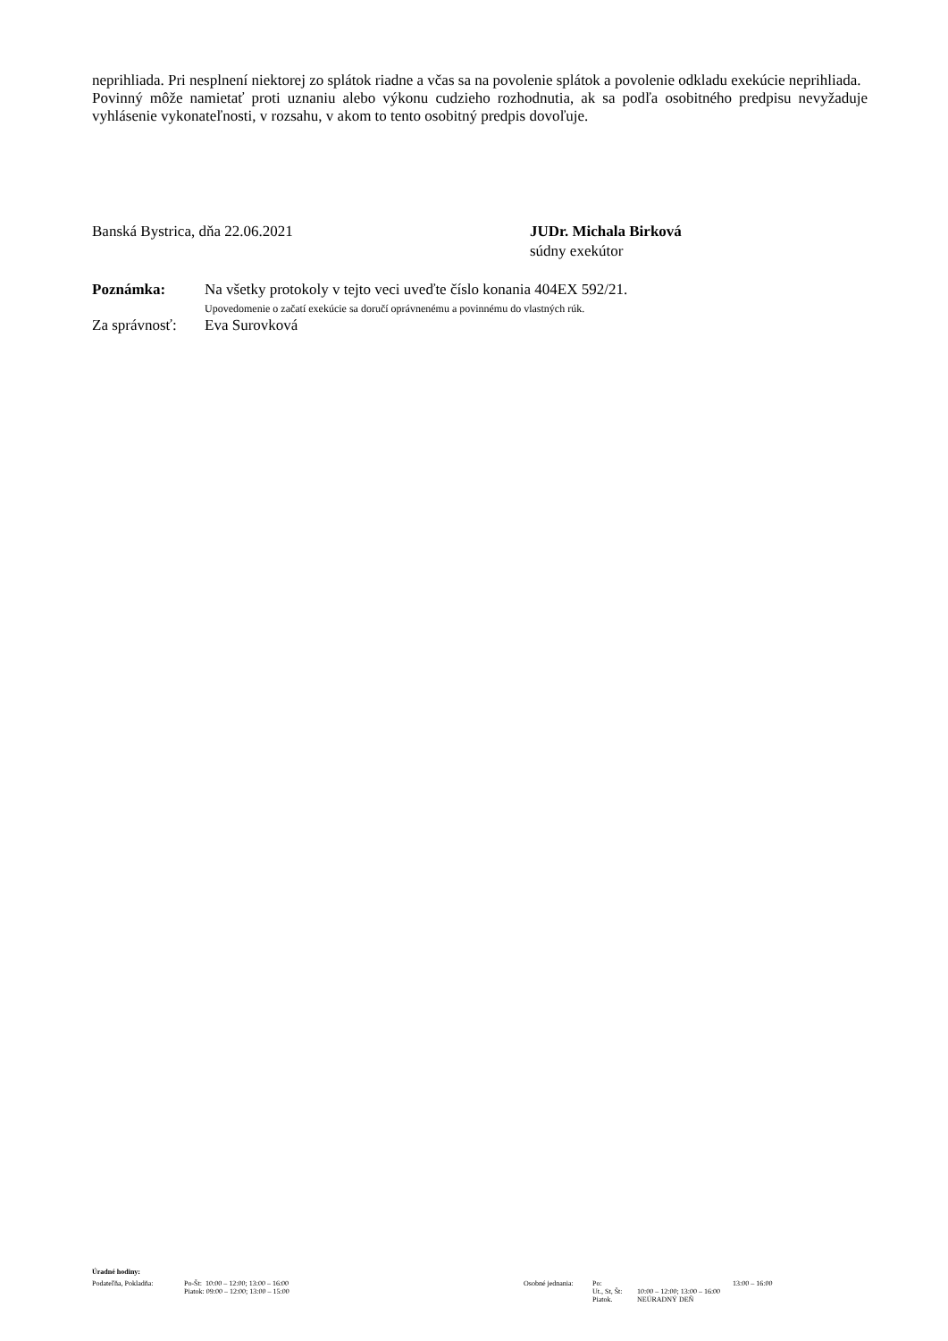neprihliada. Pri nesplnení niektorej zo splátok riadne a včas sa na povolenie splátok a povolenie odkladu exekúcie neprihliada.
Povinný môže namietať proti uznaniu alebo výkonu cudzieho rozhodnutia, ak sa podľa osobitného predpisu nevyžaduje vyhlásenie vykonateľnosti, v rozsahu, v akom to tento osobitný predpis dovoľuje.
Banská Bystrica, dňa 22.06.2021 JUDr. Michala Birková
súdny exekútor
| Poznámka: | Na všetky protokoly v tejto veci uveďte číslo konania 404EX 592/21. Upovedomenie o začatí exekúcie sa doručí oprávnenému a povinnému do vlastných rúk. |
| Za správnosť: | Eva Surovková |
Úradné hodiny:
| Podateľňa, Pokladňa: | Po-Št: 10:00 – 12:00; 13:00 – 16:00 Piatok: 09:00 – 12:00; 13:00 – 15:00 | Osobné jednania: | Po: Ut., St, Št: Piatok. | 13:00 – 16:00 10:00 – 12:00; 13:00 – 16:00 NEÚRADNÝ DEŇ |